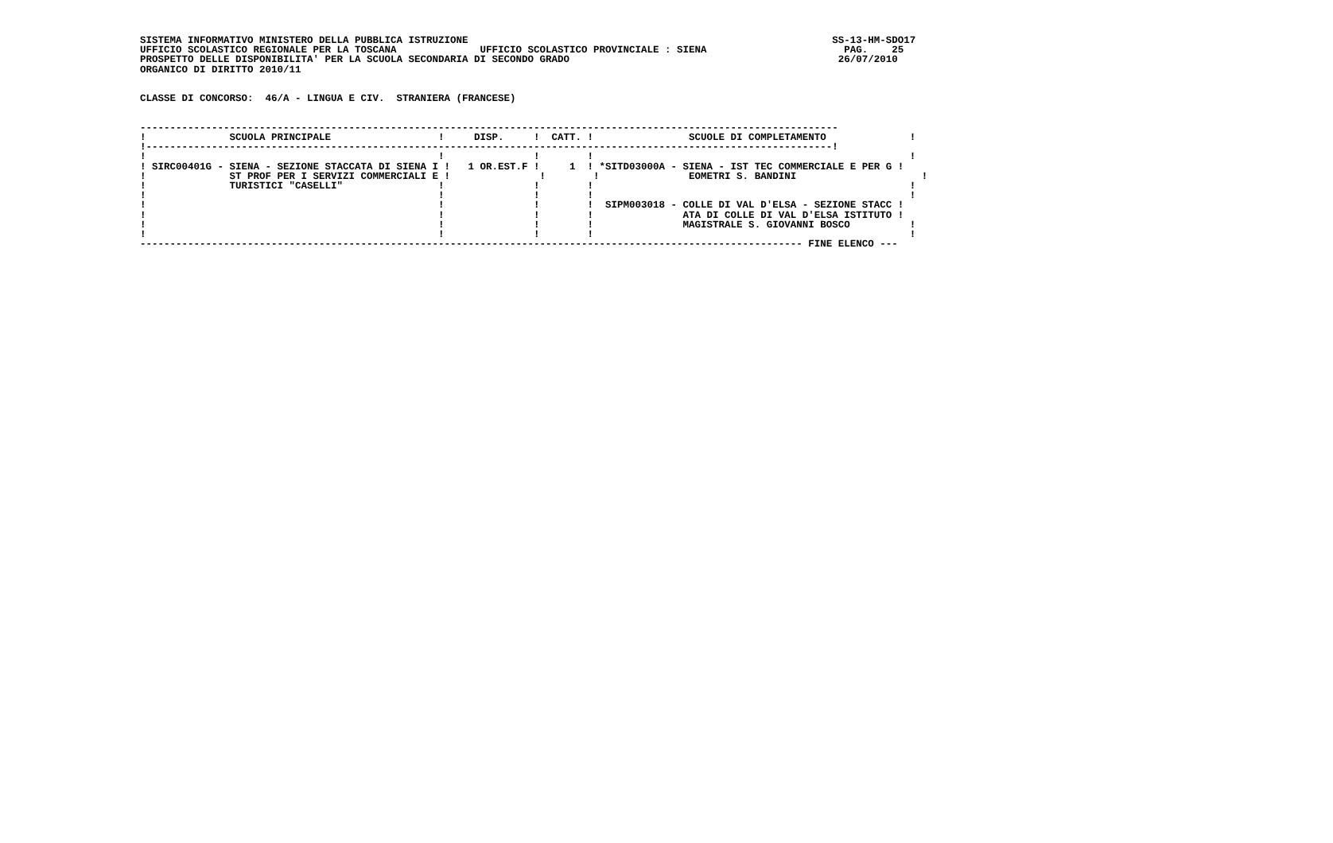SISTEMA INFORMATIVO MINISTERO DELLA PUBBLICA ISTRUZIONE                                                             SS-13-HM-SDO17
UFFICIO SCOLASTICO REGIONALE PER LA TOSCANA              UFFICIO SCOLASTICO PROVINCIALE : SIENA                       PAG.    25
PROSPETTO DELLE DISPONIBILITA' PER LA SCUOLA SECONDARIA DI SECONDO GRADO                                             26/07/2010
ORGANICO DI DIRITTO 2010/11


CLASSE DI CONCORSO:  46/A - LINGUA E CIV.  STRANIERA (FRANCESE)


---------------------------------------------------------------------------------------------------------------------
!              SCUOLA PRINCIPALE                  !     DISP.     !  CATT. !                SCUOLE DI COMPLETAMENTO              !
!-------------------------------------------------------------------------------------------------------------------!
!                                                 !               !        !                                                     !
! SIRC00401G - SIENA - SEZIONE STACCATA DI SIENA I !   1 OR.EST.F !     1  ! *SITD03000A - SIENA - IST TEC COMMERCIALE E PER G !
!              ST PROF PER I SERVIZI COMMERCIALI E !               !        !               EOMETRI S. BANDINI                     !
!              TURISTICI "CASELLI"                !               !        !                                                     !
!                                                 !               !        !                                                     !
!                                                 !               !        !  SIPM003018 - COLLE DI VAL D'ELSA - SEZIONE STACC !
!                                                 !               !        !               ATA DI COLLE DI VAL D'ELSA ISTITUTO !
!                                                 !               !        !               MAGISTRALE S. GIOVANNI BOSCO          !
!                                                 !               !        !                                                     !
--------------------------------------------------------------------------------------------------------------- FINE ELENCO ---